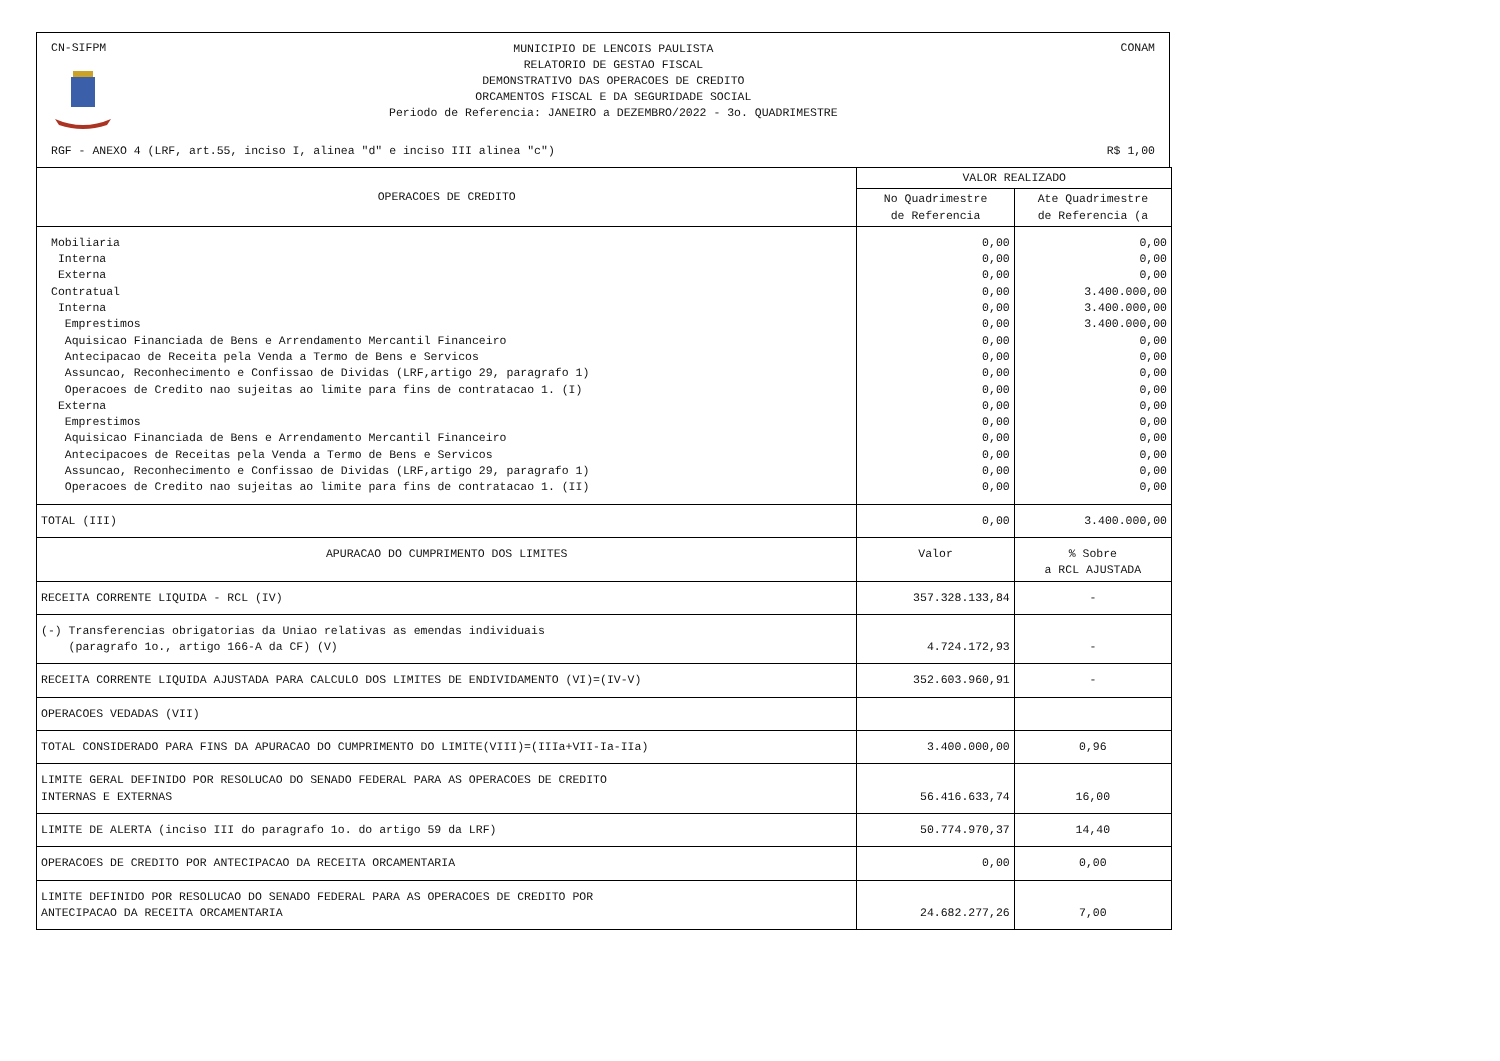CN-SIFPM
MUNICIPIO DE LENCOIS PAULISTA
RELATORIO DE GESTAO FISCAL
DEMONSTRATIVO DAS OPERACOES DE CREDITO
ORCAMENTOS FISCAL E DA SEGURIDADE SOCIAL
Periodo de Referencia: JANEIRO a DEZEMBRO/2022 - 3o. QUADRIMESTRE
CONAM
RGF - ANEXO 4 (LRF, art.55, inciso I, alinea "d" e inciso III alinea "c")
R$ 1,00
| OPERACOES DE CREDITO | VALOR REALIZADO | |
| --- | --- | --- |
| | No Quadrimestre de Referencia | Ate Quadrimestre de Referencia (a |
| Mobiliaria Interna Externa Contratual Interna Emprestimos Aquisicao Financiada de Bens e Arrendamento Mercantil Financeiro Antecipacao de Receita pela Venda a Termo de Bens e Servicos Assuncao, Reconhecimento e Confissao de Dividas (LRF,artigo 29, paragrafo 1) Operacoes de Credito nao sujeitas ao limite para fins de contratacao 1. (I) Externa Emprestimos Aquisicao Financiada de Bens e Arrendamento Mercantil Financeiro Antecipacoes de Receitas pela Venda a Termo de Bens e Servicos Assuncao, Reconhecimento e Confissao de Dividas (LRF,artigo 29, paragrafo 1) Operacoes de Credito nao sujeitas ao limite para fins de contratacao 1. (II) | 0,00 0,00 0,00 0,00 0,00 0,00 0,00 0,00 0,00 0,00 0,00 0,00 0,00 0,00 0,00 0,00 | 0,00 0,00 0,00 3.400.000,00 3.400.000,00 3.400.000,00 0,00 0,00 0,00 0,00 0,00 0,00 0,00 0,00 0,00 0,00 |
| TOTAL (III) | 0,00 | 3.400.000,00 |
| APURACAO DO CUMPRIMENTO DOS LIMITES | Valor | % Sobre a RCL AJUSTADA |
| RECEITA CORRENTE LIQUIDA - RCL (IV) | 357.328.133,84 | - |
| (-) Transferencias obrigatorias da Uniao relativas as emendas individuais (paragrafo 1o., artigo 166-A da CF) (V) | 4.724.172,93 | - |
| RECEITA CORRENTE LIQUIDA AJUSTADA PARA CALCULO DOS LIMITES DE ENDIVIDAMENTO (VI)=(IV-V) | 352.603.960,91 | - |
| OPERACOES VEDADAS (VII) | | |
| TOTAL CONSIDERADO PARA FINS DA APURACAO DO CUMPRIMENTO DO LIMITE(VIII)=(IIIa+VII-Ia-IIa) | 3.400.000,00 | 0,96 |
| LIMITE GERAL DEFINIDO POR RESOLUCAO DO SENADO FEDERAL PARA AS OPERACOES DE CREDITO INTERNAS E EXTERNAS | 56.416.633,74 | 16,00 |
| LIMITE DE ALERTA (inciso III do paragrafo 1o. do artigo 59 da LRF) | 50.774.970,37 | 14,40 |
| OPERACOES DE CREDITO POR ANTECIPACAO DA RECEITA ORCAMENTARIA | 0,00 | 0,00 |
| LIMITE DEFINIDO POR RESOLUCAO DO SENADO FEDERAL PARA AS OPERACOES DE CREDITO POR ANTECIPACAO DA RECEITA ORCAMENTARIA | 24.682.277,26 | 7,00 |